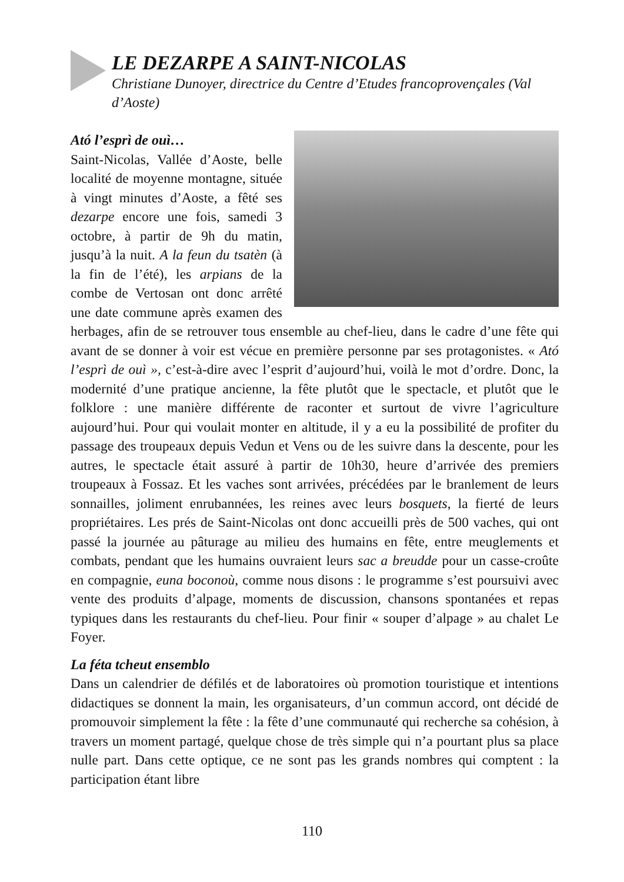LE DEZARPE A SAINT-NICOLAS
Christiane Dunoyer, directrice du Centre d’Etudes francoprovençales (Val d’Aoste)
Ató l’esprì de ouì…
Saint-Nicolas, Vallée d’Aoste, belle localité de moyenne montagne, située à vingt minutes d’Aoste, a fêté ses dezarpe encore une fois, samedi 3 octobre, à partir de 9h du matin, jusqu’à la nuit. A la feun du tsatèn (à la fin de l’été), les arpians de la combe de Vertosan ont donc arrêté une date commune après examen des herbages, afin de se retrouver tous ensemble au chef-lieu, dans le cadre d’une fête qui avant de se donner à voir est vécue en première personne par ses protagonistes. « Ató l’esprì de ouì », c’est-à-dire avec l’esprit d’aujourd’hui, voilà le mot d’ordre. Donc, la modernité d’une pratique ancienne, la fête plutôt que le spectacle, et plutôt que le folklore : une manière différente de raconter et surtout de vivre l’agriculture aujourd’hui. Pour qui voulait monter en altitude, il y a eu la possibilité de profiter du passage des troupeaux depuis Vedun et Vens ou de les suivre dans la descente, pour les autres, le spectacle était assuré à partir de 10h30, heure d’arrivée des premiers troupeaux à Fossaz. Et les vaches sont arrivées, précédées par le branlement de leurs sonnailles, joliment enrubannées, les reines avec leurs bosquets, la fierté de leurs propriétaires. Les prés de Saint-Nicolas ont donc accueilli près de 500 vaches, qui ont passé la journée au pâturage au milieu des humains en fête, entre meuglements et combats, pendant que les humains ouvraient leurs sac a breudde pour un casse-croûte en compagnie, euna boconoù, comme nous disons : le programme s’est poursuivi avec vente des produits d’alpage, moments de discussion, chansons spontanées et repas typiques dans les restaurants du chef-lieu. Pour finir « souper d’alpage » au chalet Le Foyer.
La féta tcheut ensemblo
Dans un calendrier de défilés et de laboratoires où promotion touristique et intentions didactiques se donnent la main, les organisateurs, d’un commun accord, ont décidé de promouvoir simplement la fête : la fête d’une communauté qui recherche sa cohésion, à travers un moment partagé, quelque chose de très simple qui n’a pourtant plus sa place nulle part. Dans cette optique, ce ne sont pas les grands nombres qui comptent : la participation étant libre
110